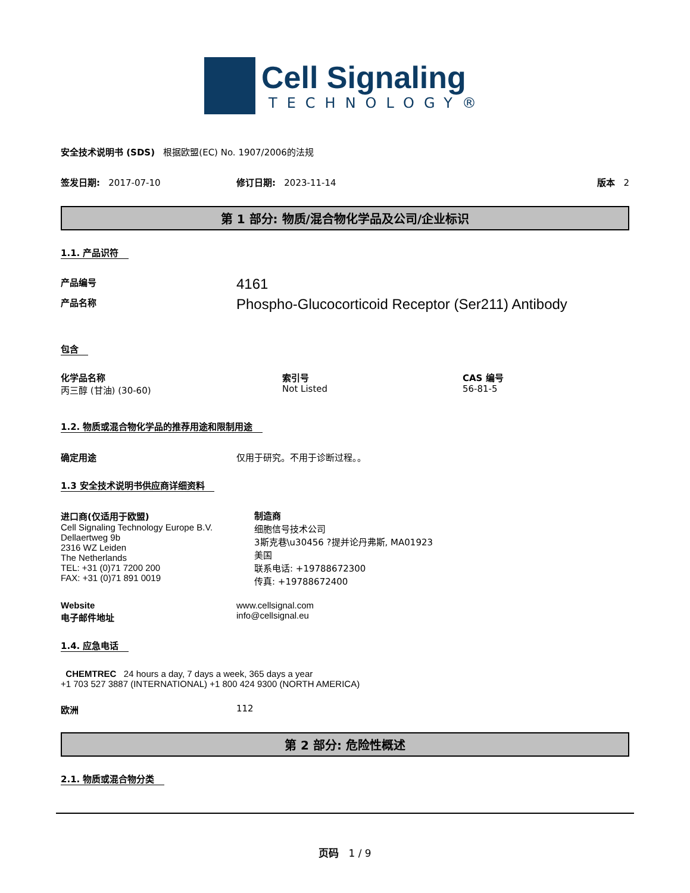Cell Signaling
TECHNOLOGY®
安全技术说明书 (SDS) 根据欧盟(EC) No. 1907/2006的法规
签发日期: 2017-07-10 修订日期: 2023-11-14 版本 2
第 1 部分: 物质/混合物化学品及公司/企业标识
1.1. 产品识符
产品编号
4161
产品名称
Phospho-Glucocorticoid Receptor (Ser211) Antibody
包含
化学品名称
丙三醇 (甘油) (30-60)
索引号
Not Listed
CAS 编号
56-81-5
1.2. 物质或混合物化学品的推荐用途和限制用途
确定用途 仅用于研究。不用于诊断过程。。
1.3 安全技术说明书供应商详细资料
进口商(仅适用于欧盟)
Cell Signaling Technology Europe B.V.
Dellaertweg 9b
2316 WZ Leiden
The Netherlands
TEL: +31 (0)71 7200 200
FAX: +31 (0)71 891 0019
制造商
细胞信号技术公司
3斯克巷\u30456 ?提并论丹弗斯, MA01923
美国
联系电话: +19788672300
传真: +19788672400
Website
电子邮件地址
www.cellsignal.com
info@cellsignal.eu
1.4. 应急电话
CHEMTREC 24 hours a day, 7 days a week, 365 days a year
+1 703 527 3887 (INTERNATIONAL) +1 800 424 9300 (NORTH AMERICA)
欧洲 112
第 2 部分: 危险性概述
2.1. 物质或混合物分类
页码 1 / 9